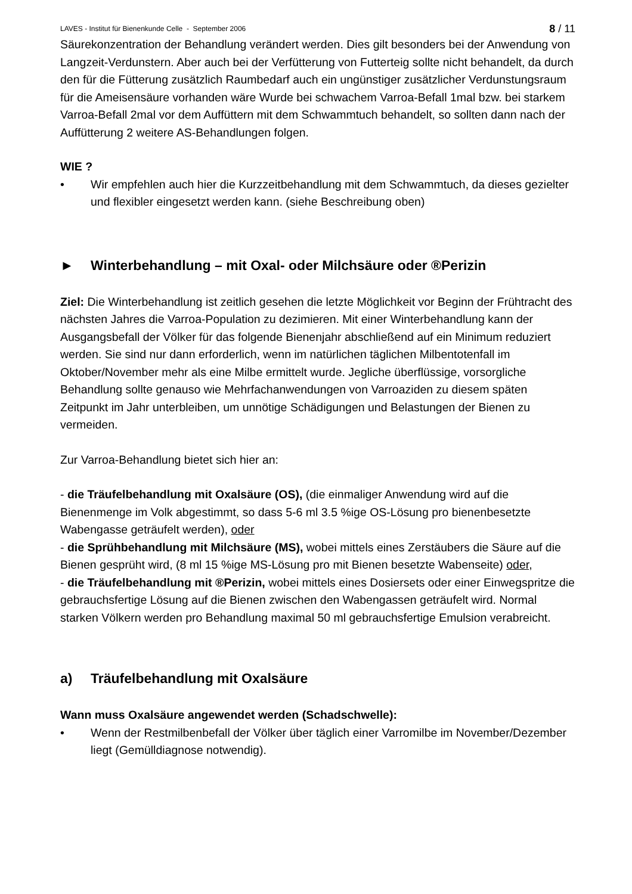LAVES - Institut für Bienenkunde Celle - September 2006 8 / 11
Säurekonzentration der Behandlung verändert werden. Dies gilt besonders bei der Anwendung von Langzeit-Verdunstern. Aber auch bei der Verfütterung von Futterteig sollte nicht behandelt, da durch den für die Fütterung zusätzlich Raumbedarf auch ein ungünstiger zusätzlicher Verdunstungsraum für die Ameisensäure vorhanden wäre Wurde bei schwachem Varroa-Befall 1mal bzw. bei starkem Varroa-Befall 2mal vor dem Auffüttern mit dem Schwammtuch behandelt, so sollten dann nach der Auffütterung 2 weitere AS-Behandlungen folgen.
WIE ?
• Wir empfehlen auch hier die Kurzzeitbehandlung mit dem Schwammtuch, da dieses gezielter und flexibler eingesetzt werden kann. (siehe Beschreibung oben)
► Winterbehandlung – mit Oxal- oder Milchsäure oder ®Perizin
Ziel: Die Winterbehandlung ist zeitlich gesehen die letzte Möglichkeit vor Beginn der Frühtracht des nächsten Jahres die Varroa-Population zu dezimieren. Mit einer Winterbehandlung kann der Ausgangsbefall der Völker für das folgende Bienenjahr abschließend auf ein Minimum reduziert werden. Sie sind nur dann erforderlich, wenn im natürlichen täglichen Milbentotenfall im Oktober/November mehr als eine Milbe ermittelt wurde. Jegliche überflüssige, vorsorgliche Behandlung sollte genauso wie Mehrfachanwendungen von Varroaziden zu diesem späten Zeitpunkt im Jahr unterbleiben, um unnötige Schädigungen und Belastungen der Bienen zu vermeiden.
Zur Varroa-Behandlung bietet sich hier an:
- die Träufelbehandlung mit Oxalsäure (OS), (die einmaliger Anwendung wird auf die Bienenmenge im Volk abgestimmt, so dass 5-6 ml 3.5 %ige OS-Lösung pro bienenbesetzte Wabengasse geträufelt werden), oder
- die Sprühbehandlung mit Milchsäure (MS), wobei mittels eines Zerstäubers die Säure auf die Bienen gesprüht wird, (8 ml 15 %ige MS-Lösung pro mit Bienen besetzte Wabenseite) oder,
- die Träufelbehandlung mit ®Perizin, wobei mittels eines Dosiersets oder einer Einwegspritze die gebrauchsfertige Lösung auf die Bienen zwischen den Wabengassen geträufelt wird. Normal starken Völkern werden pro Behandlung maximal 50 ml gebrauchsfertige Emulsion verabreicht.
a) Träufelbehandlung mit Oxalsäure
Wann muss Oxalsäure angewendet werden (Schadschwelle):
• Wenn der Restmilbenbefall der Völker über täglich einer Varromilbe im November/Dezember liegt (Gemülldiagnose notwendig).